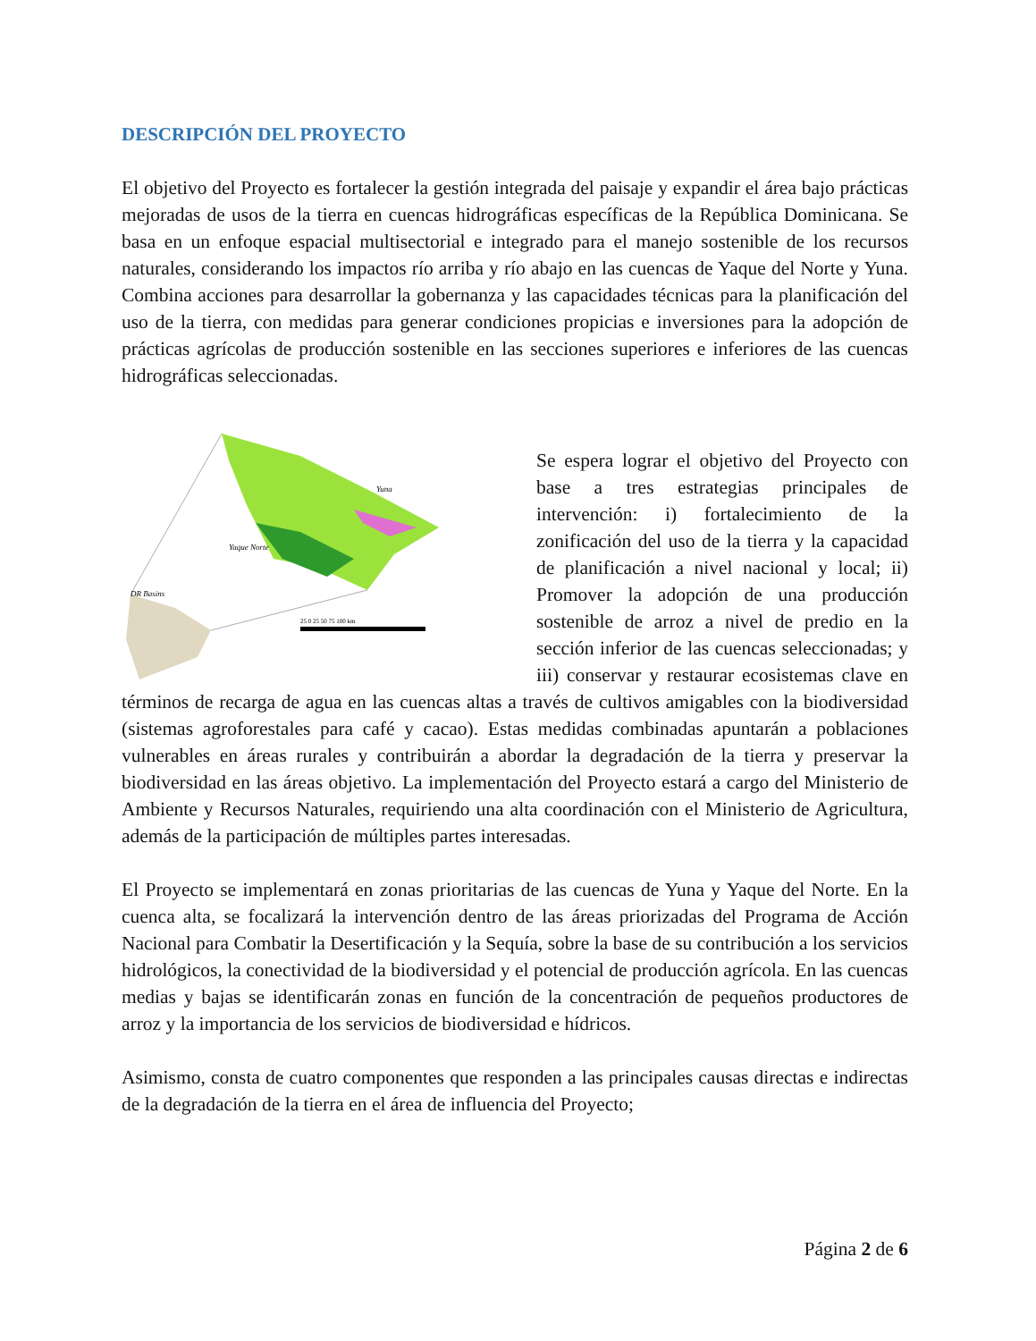DESCRIPCIÓN DEL PROYECTO
El objetivo del Proyecto es fortalecer la gestión integrada del paisaje y expandir el área bajo prácticas mejoradas de usos de la tierra en cuencas hidrográficas específicas de la República Dominicana. Se basa en un enfoque espacial multisectorial e integrado para el manejo sostenible de los recursos naturales, considerando los impactos río arriba y río abajo en las cuencas de Yaque del Norte y Yuna. Combina acciones para desarrollar la gobernanza y las capacidades técnicas para la planificación del uso de la tierra, con medidas para generar condiciones propicias e inversiones para la adopción de prácticas agrícolas de producción sostenible en las secciones superiores e inferiores de las cuencas hidrográficas seleccionadas.
Yuna
Yaque Norte
DR Basins
25 0 25 50 75 100 km
Legend Basins Land Use 2015
Se espera lograr el objetivo del Proyecto con base a tres estrategias principales de intervención: i) fortalecimiento de la zonificación del uso de la tierra y la capacidad de planificación a nivel nacional y local; ii) Promover la adopción de una producción sostenible de arroz a nivel de predio en la sección inferior de las cuencas seleccionadas; y iii) conservar y restaurar ecosistemas clave en términos de recarga de agua en las cuencas altas a través de cultivos amigables con la biodiversidad (sistemas agroforestales para café y cacao). Estas medidas combinadas apuntarán a poblaciones vulnerables en áreas rurales y contribuirán a abordar la degradación de la tierra y preservar la biodiversidad en las áreas objetivo. La implementación del Proyecto estará a cargo del Ministerio de Ambiente y Recursos Naturales, requiriendo una alta coordinación con el Ministerio de Agricultura, además de la participación de múltiples partes interesadas.
El Proyecto se implementará en zonas prioritarias de las cuencas de Yuna y Yaque del Norte. En la cuenca alta, se focalizará la intervención dentro de las áreas priorizadas del Programa de Acción Nacional para Combatir la Desertificación y la Sequía, sobre la base de su contribución a los servicios hidrológicos, la conectividad de la biodiversidad y el potencial de producción agrícola. En las cuencas medias y bajas se identificarán zonas en función de la concentración de pequeños productores de arroz y la importancia de los servicios de biodiversidad e hídricos.
Asimismo, consta de cuatro componentes que responden a las principales causas directas e indirectas de la degradación de la tierra en el área de influencia del Proyecto;
Página 2 de 6